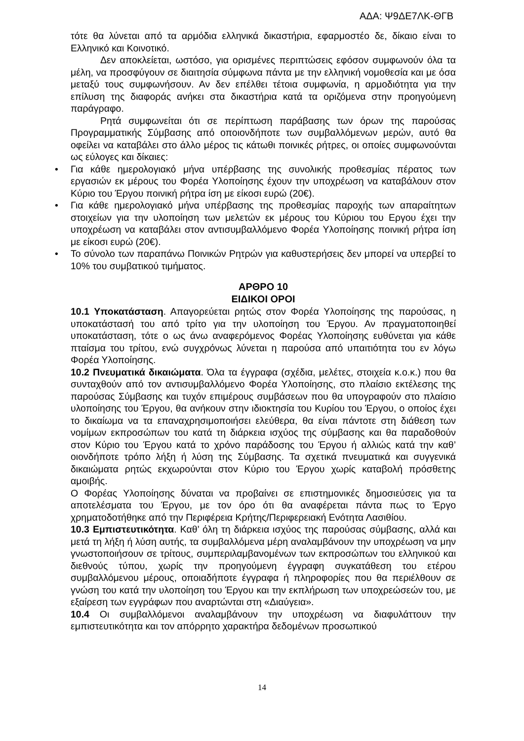ΑΔΑ: Ψ9ΔΕ7ΛΚ-ΘΓΒ
τότε θα λύνεται από τα αρμόδια ελληνικά δικαστήρια, εφαρμοστέο δε, δίκαιο είναι το Ελληνικό και Κοινοτικό.
Δεν αποκλείεται, ωστόσο, για ορισμένες περιπτώσεις εφόσον συμφωνούν όλα τα μέλη, να προσφύγουν σε διαιτησία σύμφωνα πάντα με την ελληνική νομοθεσία και με όσα μεταξύ τους συμφωνήσουν. Αν δεν επέλθει τέτοια συμφωνία, η αρμοδιότητα για την επίλυση της διαφοράς ανήκει στα δικαστήρια κατά τα οριζόμενα στην προηγούμενη παράγραφο.
Ρητά συμφωνείται ότι σε περίπτωση παράβασης των όρων της παρούσας Προγραμματικής Σύμβασης από οποιονδήποτε των συμβαλλόμενων μερών, αυτό θα οφείλει να καταβάλει στο άλλο μέρος τις κάτωθι ποινικές ρήτρες, οι οποίες συμφωνούνται ως εύλογες και δίκαιες:
• Για κάθε ημερολογιακό μήνα υπέρβασης της συνολικής προθεσμίας πέρατος των εργασιών εκ μέρους του Φορέα Υλοποίησης έχουν την υποχρέωση να καταβάλουν στον Κύριο του Έργου ποινική ρήτρα ίση με είκοσι ευρώ (20€).
• Για κάθε ημερολογιακό μήνα υπέρβασης της προθεσμίας παροχής των απαραίτητων στοιχείων για την υλοποίηση των μελετών εκ μέρους του Κύριου του Εργου έχει την υποχρέωση να καταβάλει στον αντισυμβαλλόμενο Φορέα Υλοποίησης ποινική ρήτρα ίση με είκοσι ευρώ (20€).
• Το σύνολο των παραπάνω Ποινικών Ρητρών για καθυστερήσεις δεν μπορεί να υπερβεί το 10% του συμβατικού τιμήματος.
ΑΡΘΡΟ 10
ΕΙΔΙΚΟΙ ΟΡΟΙ
10.1 Υποκατάσταση. Απαγορεύεται ρητώς στον Φορέα Υλοποίησης της παρούσας, η υποκατάστασή του από τρίτο για την υλοποίηση του Έργου. Αν πραγματοποιηθεί υποκατάσταση, τότε ο ως άνω αναφερόμενος Φορέας Υλοποίησης ευθύνεται για κάθε πταίσμα του τρίτου, ενώ συγχρόνως λύνεται η παρούσα από υπαιτιότητα του εν λόγω Φορέα Υλοποίησης.
10.2 Πνευματικά δικαιώματα. Όλα τα έγγραφα (σχέδια, μελέτες, στοιχεία κ.ο.κ.) που θα συνταχθούν από τον αντισυμβαλλόμενο Φορέα Υλοποίησης, στο πλαίσιο εκτέλεσης της παρούσας Σύμβασης και τυχόν επιμέρους συμβάσεων που θα υπογραφούν στο πλαίσιο υλοποίησης του Έργου, θα ανήκουν στην ιδιοκτησία του Κυρίου του Έργου, ο οποίος έχει το δικαίωμα να τα επαναχρησιμοποιήσει ελεύθερα, θα είναι πάντοτε στη διάθεση των νομίμων εκπροσώπων του κατά τη διάρκεια ισχύος της σύμβασης και θα παραδοθούν στον Κύριο του Έργου κατά το χρόνο παράδοσης του Έργου ή αλλιώς κατά την καθ’ οιονδήποτε τρόπο λήξη ή λύση της Σύμβασης. Τα σχετικά πνευματικά και συγγενικά δικαιώματα ρητώς εκχωρούνται στον Κύριο του Έργου χωρίς καταβολή πρόσθετης αμοιβής.
Ο Φορέας Υλοποίησης δύναται να προβαίνει σε επιστημονικές δημοσιεύσεις για τα αποτελέσματα του Έργου, με τον όρο ότι θα αναφέρεται πάντα πως το Έργο χρηματοδοτήθηκε από την Περιφέρεια Κρήτης/Περιφερειακή Ενότητα Λασιθίου.
10.3 Εμπιστευτικότητα. Καθ’ όλη τη διάρκεια ισχύος της παρούσας σύμβασης, αλλά και μετά τη λήξη ή λύση αυτής, τα συμβαλλόμενα μέρη αναλαμβάνουν την υποχρέωση να μην γνωστοποιήσουν σε τρίτους, συμπεριλαμβανομένων των εκπροσώπων του ελληνικού και διεθνούς τύπου, χωρίς την προηγούμενη έγγραφη συγκατάθεση του ετέρου συμβαλλόμενου μέρους, οποιαδήποτε έγγραφα ή πληροφορίες που θα περιέλθουν σε γνώση του κατά την υλοποίηση του Έργου και την εκπλήρωση των υποχρεώσεών του, με εξαίρεση των εγγράφων που αναρτώνται στη «Διαύγεια».
10.4 Οι συμβαλλόμενοι αναλαμβάνουν την υποχρέωση να διαφυλάττουν την εμπιστευτικότητα και τον απόρρητο χαρακτήρα δεδομένων προσωπικού
14